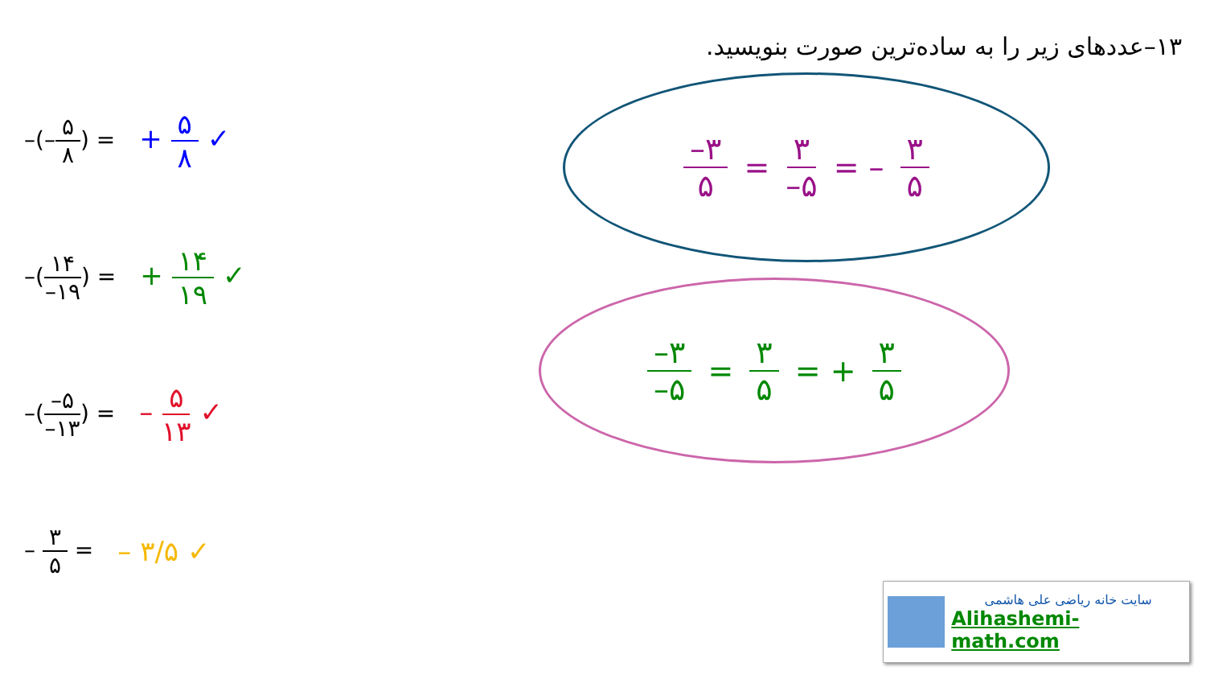۱۳–عددهای زیر را به ساده‌ترین صورت بنویسید.
–(–۵ ۸) = + ۵ ۸ ✓
–(۱۴ –۱۹) = + ۱۴ ۱۹ ✓
–(–۵ –۱۳) = – ۵ ۱۳ ✓
– ۳ ۵ = – ۳/۵ ✓
–۳ ۵ = ۳ –۵ = – ۳ ۵
–۳ –۵ = ۳ ۵ = + ۳ ۵
سایت خانه ریاضی علی هاشمی
Alihashemi-math.com